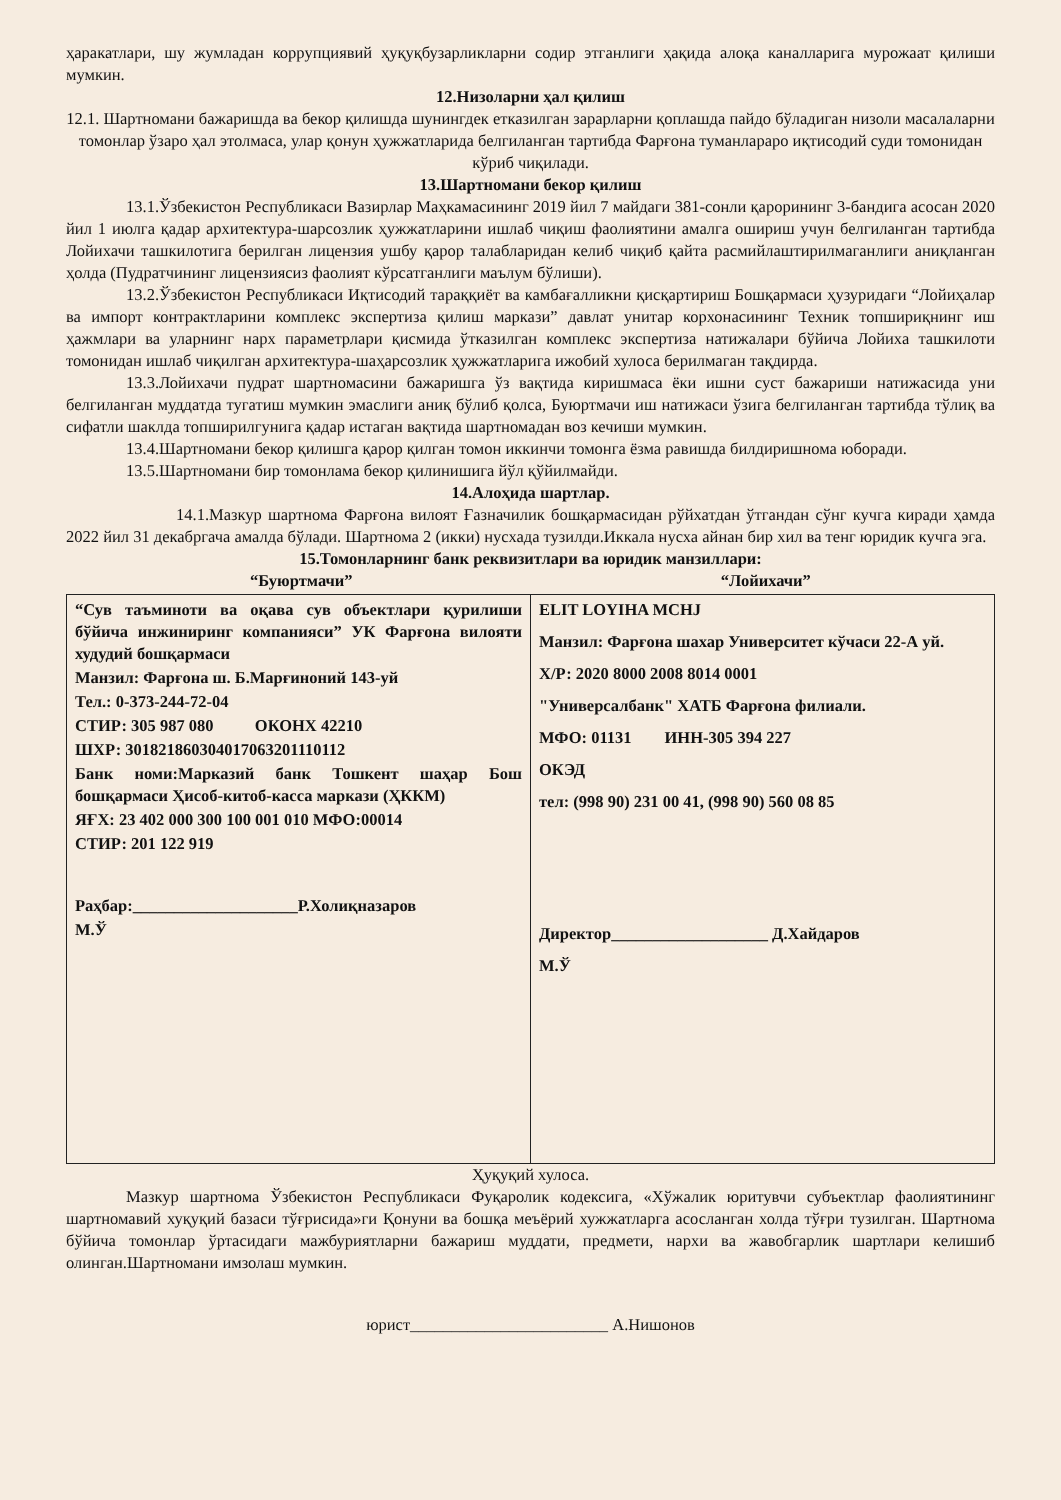ҳаракатлари, шу жумладан коррупциявий ҳуқуқбузарликларни содир этганлиги ҳақида алоқа каналларига мурожаат қилиши мумкин.
12.Низоларни ҳал қилиш
12.1. Шартномани бажаришда ва бекор қилишда шунингдек етказилган зарарларни қоплашда пайдо бўладиган низоли масалаларни томонлар ўзаро ҳал этолмаса, улар қонун ҳужжатларида белгиланган тартибда Фарғона туманлараро иқтисодий суди томонидан кўриб чиқилади.
13.Шартномани бекор қилиш
13.1.Ўзбекистон Республикаси Вазирлар Маҳкамасининг 2019 йил 7 майдаги 381-сонли қарорининг 3-бандига асосан 2020 йил 1 июлга қадар архитектура-шарсозлик ҳужжатларини ишлаб чиқиш фаолиятини амалга ошириш учун белгиланган тартибда Лойихачи ташкилотига берилган лицензия ушбу қарор талабларидан келиб чиқиб қайта расмийлаштирилмаганлиги аниқланган ҳолда (Пудратчининг лицензиясиз фаолият кўрсатганлиги маълум бўлиши).
13.2.Ўзбекистон Республикаси Иқтисодий тараққиёт ва камбағалликни қисқартириш Бошқармаси ҳузуридаги “Лойиҳалар ва импорт контрактларини комплекс экспертиза қилиш маркази” давлат унитар корхонасининг Техник топшириқнинг иш ҳажмлари ва уларнинг нарх параметрлари қисмида ўтказилган комплекс экспертиза натижалари бўйича Лойиха ташкилоти томонидан ишлаб чиқилган архитектура-шаҳарсозлик ҳужжатларига ижобий хулоса берилмаган тақдирда.
13.3.Лойихачи пудрат шартномасини бажаришга ўз вақтида киришмаса ёки ишни суст бажариши натижасида уни белгиланган муддатда тугатиш мумкин эмаслиги аниқ бўлиб қолса, Буюртмачи иш натижаси ўзига белгиланган тартибда тўлиқ ва сифатли шаклда топширилгунига қадар истаган вақтида шартномадан воз кечиши мумкин.
13.4.Шартномани бекор қилишга қарор қилган томон иккинчи томонга ёзма равишда билдиришнома юборади.
13.5.Шартномани бир томонлама бекор қилинишига йўл қўйилмайди.
14.Алоҳида шартлар.
14.1.Мазкур шартнома Фарғона вилоят Ғазначилик бошқармасидан рўйхатдан ўтгандан сўнг кучга киради ҳамда 2022 йил 31 декабргача амалда бўлади. Шартнома 2 (икки) нусхада тузилди.Иккала нусха айнан бир хил ва тенг юридик кучга эга.
15.Томонларнинг банк реквизитлари ва юридик манзиллари:
“Буюртмачи” “Лойихачи”
| “Сув таъминоти ва оқава сув объектлари қурилиши бўйича инжиниринг компанияси” УК Фарғона вилояти худудий бошқармаси Манзил: Фарғона ш. Б.Марғиноний 143-уй Тел.: 0-373-244-72-04 СТИР: 305 987 080 ОКОНХ 42210 ШХР: 301821860304017063201110112 Банк номи:Марказий банк Тошкент шаҳар Бош бошқармаси Ҳисоб-китоб-касса маркази (ҲККМ) ЯҒХ: 23 402 000 300 100 001 010 МФО:00014 СТИР: 201 122 919 Раҳбар:____________________Р.Холиқназаров М.Ў | ELIT LOYIHA MCHJ Манзил: Фарғона шахар Университет кўчаси 22-А уй. Х/Р: 2020 8000 2008 8014 0001 "Универсалбанк" ХАТБ Фарғона филиали. МФО: 01131 ИНН-305 394 227 ОКЭД тел: (998 90) 231 00 41, (998 90) 560 08 85 Директор___________________ Д.Хайдаров М.Ў |
Ҳуқуқий хулоса.
Мазкур шартнома Ўзбекистон Республикаси Фуқаролик кодексига, «Хўжалик юритувчи субъектлар фаолиятининг шартномавий хуқуқий базаси тўғрисида»ги Қонуни ва бошқа меъёрий хужжатларга асосланган холда тўғри тузилган. Шартнома бўйича томонлар ўртасидаги мажбуриятларни бажариш муддати, предмети, нархи ва жавобгарлик шартлари келишиб олинган.Шартномани имзолаш мумкин.
юрист________________________ А.Нишонов